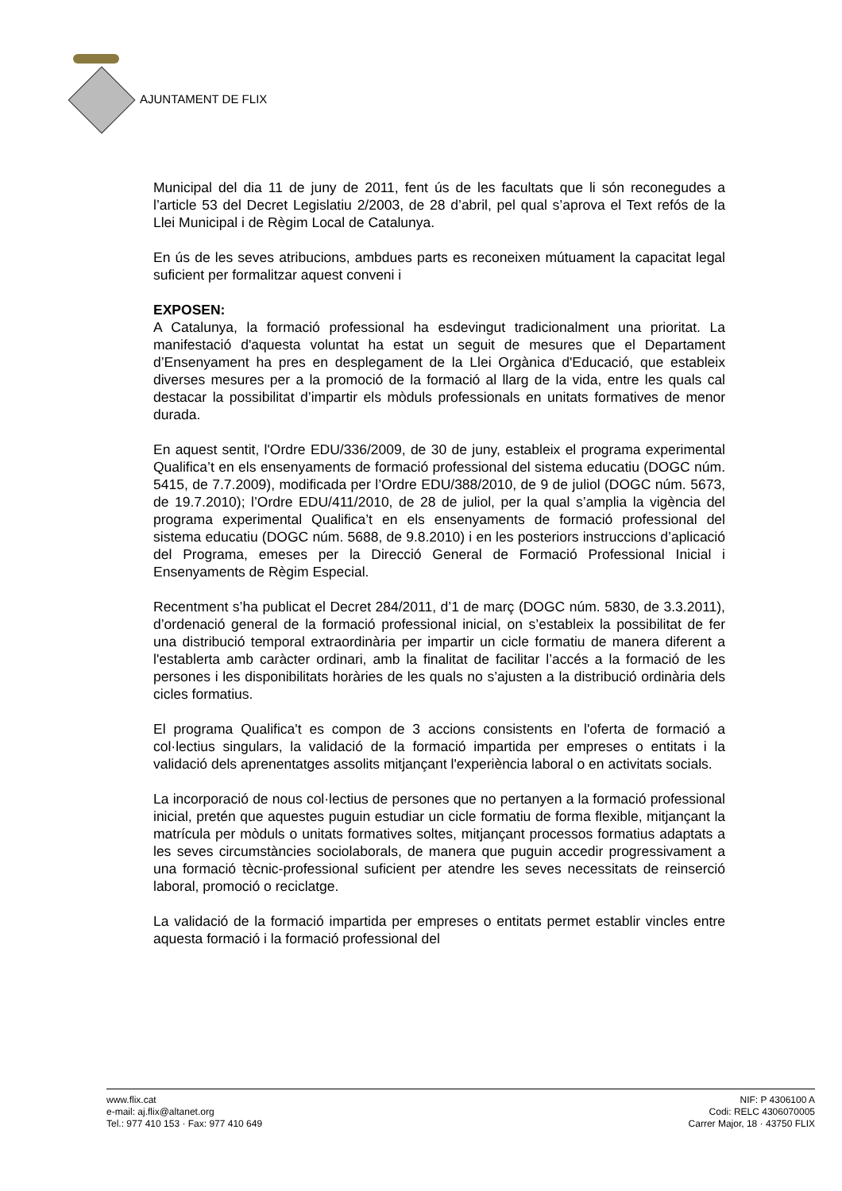AJUNTAMENT DE FLIX
Municipal del dia 11 de juny de 2011, fent ús de les facultats que li són reconegudes a l’article 53 del Decret Legislatiu 2/2003, de 28 d’abril, pel qual s’aprova el Text refós de la Llei Municipal i de Règim Local de Catalunya.
En ús de les seves atribucions, ambdues parts es reconeixen mútuament la capacitat legal suficient per formalitzar aquest conveni i
EXPOSEN:
A Catalunya, la formació professional ha esdevingut tradicionalment una prioritat. La manifestació d'aquesta voluntat ha estat un seguit de mesures que el Departament d’Ensenyament ha pres en desplegament de la Llei Orgànica d'Educació, que estableix diverses mesures per a la promoció de la formació al llarg de la vida, entre les quals cal destacar la possibilitat d’impartir els mòduls professionals en unitats formatives de menor durada.
En aquest sentit, l'Ordre EDU/336/2009, de 30 de juny, estableix el programa experimental Qualifica’t en els ensenyaments de formació professional del sistema educatiu (DOGC núm. 5415, de 7.7.2009), modificada per l’Ordre EDU/388/2010, de 9 de juliol (DOGC núm. 5673, de 19.7.2010); l’Ordre EDU/411/2010, de 28 de juliol, per la qual s’amplia la vigència del programa experimental Qualifica’t en els ensenyaments de formació professional del sistema educatiu (DOGC núm. 5688, de 9.8.2010) i en les posteriors instruccions d’aplicació del Programa, emeses per la Direcció General de Formació Professional Inicial i Ensenyaments de Règim Especial.
Recentment s’ha publicat el Decret 284/2011, d’1 de març (DOGC núm. 5830, de 3.3.2011), d’ordenació general de la formació professional inicial, on s’estableix la possibilitat de fer una distribució temporal extraordinària per impartir un cicle formatiu de manera diferent a l'establerta amb caràcter ordinari, amb la finalitat de facilitar l’accés a la formació de les persones i les disponibilitats horàries de les quals no s’ajusten a la distribució ordinària dels cicles formatius.
El programa Qualifica't es compon de 3 accions consistents en l'oferta de formació a col·lectius singulars, la validació de la formació impartida per empreses o entitats i la validació dels aprenentatges assolits mitjançant l'experiència laboral o en activitats socials.
La incorporació de nous col·lectius de persones que no pertanyen a la formació professional inicial, pretén que aquestes puguin estudiar un cicle formatiu de forma flexible, mitjançant la matrícula per mòduls o unitats formatives soltes, mitjançant processos formatius adaptats a les seves circumstàncies sociolaborals, de manera que puguin accedir progressivament a una formació tècnic-professional suficient per atendre les seves necessitats de reinserció laboral, promoció o reciclatge.
La validació de la formació impartida per empreses o entitats permet establir vincles entre aquesta formació i la formació professional del
www.flix.cat
e-mail: aj.flix@altanet.org
Tel.: 977 410 153 · Fax: 977 410 649
NIF: P 4306100 A
Codi: RELC 4306070005
Carrer Major, 18 · 43750 FLIX